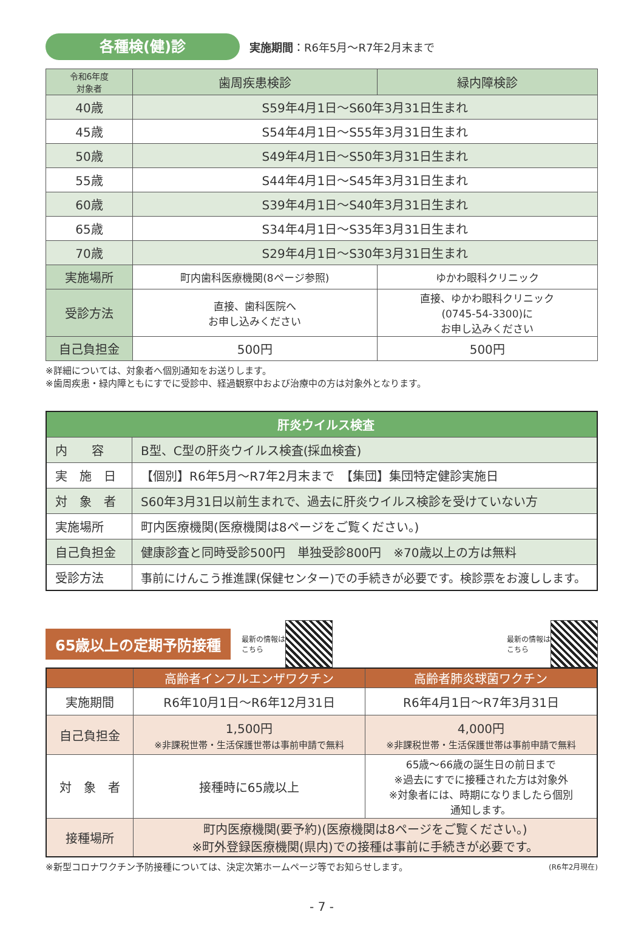各種検(健)診
実施期間：R6年5月～R7年2月末まで
| 令和6年度 対象者 | 歯周疾患検診 | 緑内障検診 |
| --- | --- | --- |
| 40歳 | S59年4月1日～S60年3月31日生まれ | |
| 45歳 | S54年4月1日～S55年3月31日生まれ | |
| 50歳 | S49年4月1日～S50年3月31日生まれ | |
| 55歳 | S44年4月1日～S45年3月31日生まれ | |
| 60歳 | S39年4月1日～S40年3月31日生まれ | |
| 65歳 | S34年4月1日～S35年3月31日生まれ | |
| 70歳 | S29年4月1日～S30年3月31日生まれ | |
| 実施場所 | 町内歯科医療機関(8ページ参照) | ゆかわ眼科クリニック |
| 受診方法 | 直接、歯科医院へ お申し込みください | 直接、ゆかわ眼科クリニック (0745-54-3300)に お申し込みください |
| 自己負担金 | 500円 | 500円 |
※詳細については、対象者へ個別通知をお送りします。
※歯周疾患・緑内障ともにすでに受診中、経過観察中および治療中の方は対象外となります。
| 肝炎ウイルス検査 | |
| 内 容 | B型、C型の肝炎ウイルス検査(採血検査) |
| 実 施 日 | 【個別】R6年5月～R7年2月末まで 【集団】集団特定健診実施日 |
| 対 象 者 | S60年3月31日以前生まれで、過去に肝炎ウイルス検診を受けていない方 |
| 実施場所 | 町内医療機関(医療機関は8ページをご覧ください。) |
| 自己負担金 | 健康診査と同時受診500円 単独受診800円 ※70歳以上の方は無料 |
| 受診方法 | 事前にけんこう推進課(保健センター)での手続きが必要です。検診票をお渡しします。 |
65歳以上の定期予防接種
最新の情報は
こちら 最新の情報は
こちら
| | 高齢者インフルエンザワクチン | 高齢者肺炎球菌ワクチン |
| 実施期間 | R6年10月1日～R6年12月31日 | R6年4月1日～R7年3月31日 |
| 自己負担金 | 1,500円 ※非課税世帯・生活保護世帯は事前申請で無料 | 4,000円 ※非課税世帯・生活保護世帯は事前申請で無料 |
| 対 象 者 | 接種時に65歳以上 | 65歳～66歳の誕生日の前日まで ※過去にすでに接種された方は対象外 ※対象者には、時期になりましたら個別 通知します。 |
| 接種場所 | 町内医療機関(要予約)(医療機関は8ページをご覧ください。) ※町外登録医療機関(県内)での接種は事前に手続きが必要です。 | |
※新型コロナワクチン予防接種については、決定次第ホームページ等でお知らせします。
(R6年2月現在)
- 7 -